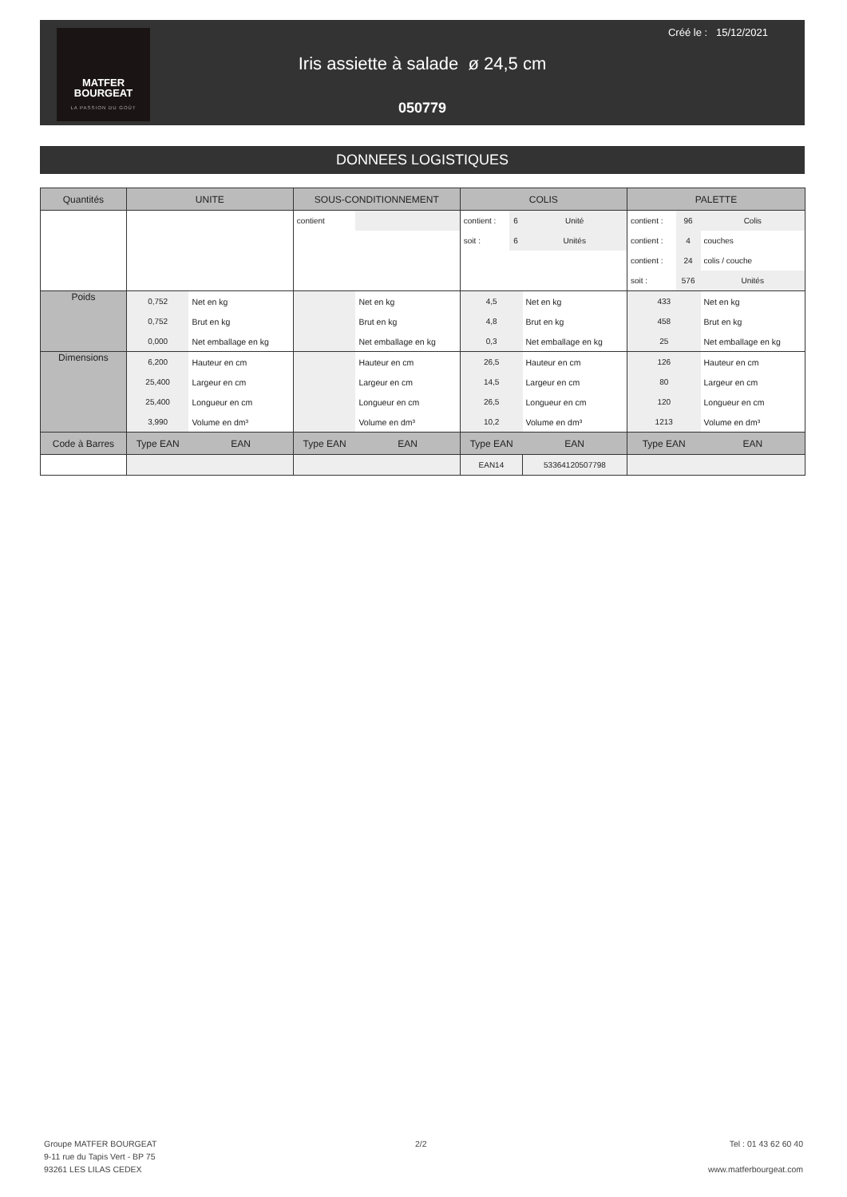MATFER
BOURGEAT
LA PASSION DU GOÛT
Créé le : 15/12/2021
Iris assiette à salade ø 24,5 cm
050779
DONNEES LOGISTIQUES
| Quantités | UNITE | | SOUS-CONDITIONNEMENT | | COLIS | | | PALETTE | | |
| --- | --- | --- | --- | --- | --- | --- | --- | --- | --- | --- |
| | | | contient | | contient : | 6 | Unité | contient : | 96 | Colis |
| | | | | | soit : | 6 | Unités | contient : | 4 | couches |
| | | | | | | | | contient : | 24 | colis / couche |
| | | | | | | | | soit : | 576 | Unités |
| Poids | 0,752 | Net en kg | | Net en kg | 4,5 | | Net en kg | 433 | | Net en kg |
| | 0,752 | Brut en kg | | Brut en kg | 4,8 | | Brut en kg | 458 | | Brut en kg |
| | 0,000 | Net emballage en kg | | Net emballage en kg | 0,3 | | Net emballage en kg | 25 | | Net emballage en kg |
| Dimensions | 6,200 | Hauteur en cm | | Hauteur en cm | 26,5 | | Hauteur en cm | 126 | | Hauteur en cm |
| | 25,400 | Largeur en cm | | Largeur en cm | 14,5 | | Largeur en cm | 80 | | Largeur en cm |
| | 25,400 | Longueur en cm | | Longueur en cm | 26,5 | | Longueur en cm | 120 | | Longueur en cm |
| | 3,990 | Volume en dm³ | | Volume en dm³ | 10,2 | | Volume en dm³ | 1213 | | Volume en dm³ |
| Code à Barres | Type EAN | EAN | Type EAN | EAN | Type EAN | | EAN | Type EAN | | EAN |
| | | | | | EAN14 | | 53364120507798 | | | |
Groupe MATFER BOURGEAT
9-11 rue du Tapis Vert - BP 75
93261 LES LILAS CEDEX
2/2
Tel : 01 43 62 60 40
www.matferbourgeat.com